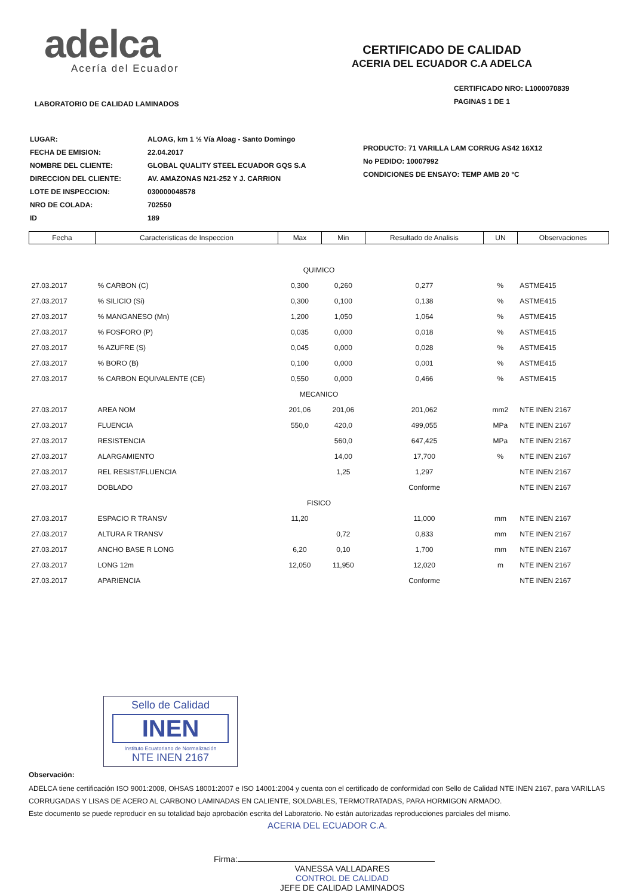adelca
Acería del Ecuador
LABORATORIO DE CALIDAD LAMINADOS
CERTIFICADO DE CALIDAD
ACERIA DEL ECUADOR C.A ADELCA
CERTIFICADO NRO: L1000070839
PAGINAS 1 DE 1
| LUGAR: | ALOAG, km 1 ½ Vía Aloag - Santo Domingo |
| FECHA DE EMISION: | 22.04.2017 |
| NOMBRE DEL CLIENTE: | GLOBAL QUALITY STEEL ECUADOR GQS S.A |
| DIRECCION DEL CLIENTE: | AV. AMAZONAS N21-252 Y J. CARRION |
| LOTE DE INSPECCION: | 030000048578 |
| NRO DE COLADA: | 702550 |
| ID | 189 |
PRODUCTO: 71 VARILLA LAM CORRUG AS42 16X12
No PEDIDO: 10007992
CONDICIONES DE ENSAYO: TEMP AMB 20 °C
| Fecha | Caracteristicas de Inspeccion | Max | Min | Resultado de Analisis | UN | Observaciones |
| --- | --- | --- | --- | --- | --- | --- |
| QUIMICO | | | | | | |
| 27.03.2017 | % CARBON (C) | 0,300 | 0,260 | 0,277 | % | ASTME415 |
| 27.03.2017 | % SILICIO (Si) | 0,300 | 0,100 | 0,138 | % | ASTME415 |
| 27.03.2017 | % MANGANESO (Mn) | 1,200 | 1,050 | 1,064 | % | ASTME415 |
| 27.03.2017 | % FOSFORO (P) | 0,035 | 0,000 | 0,018 | % | ASTME415 |
| 27.03.2017 | % AZUFRE (S) | 0,045 | 0,000 | 0,028 | % | ASTME415 |
| 27.03.2017 | % BORO (B) | 0,100 | 0,000 | 0,001 | % | ASTME415 |
| 27.03.2017 | % CARBON EQUIVALENTE (CE) | 0,550 | 0,000 | 0,466 | % | ASTME415 |
| MECANICO | | | | | | |
| 27.03.2017 | AREA NOM | 201,06 | 201,06 | 201,062 | mm2 | NTE INEN 2167 |
| 27.03.2017 | FLUENCIA | 550,0 | 420,0 | 499,055 | MPa | NTE INEN 2167 |
| 27.03.2017 | RESISTENCIA | | 560,0 | 647,425 | MPa | NTE INEN 2167 |
| 27.03.2017 | ALARGAMIENTO | | 14,00 | 17,700 | % | NTE INEN 2167 |
| 27.03.2017 | REL RESIST/FLUENCIA | | 1,25 | 1,297 | | NTE INEN 2167 |
| 27.03.2017 | DOBLADO | | | Conforme | | NTE INEN 2167 |
| FISICO | | | | | | |
| 27.03.2017 | ESPACIO R TRANSV | 11,20 | | 11,000 | mm | NTE INEN 2167 |
| 27.03.2017 | ALTURA R TRANSV | | 0,72 | 0,833 | mm | NTE INEN 2167 |
| 27.03.2017 | ANCHO BASE R LONG | 6,20 | 0,10 | 1,700 | mm | NTE INEN 2167 |
| 27.03.2017 | LONG 12m | 12,050 | 11,950 | 12,020 | m | NTE INEN 2167 |
| 27.03.2017 | APARIENCIA | | | Conforme | | NTE INEN 2167 |
Sello de Calidad
INEN
Instituto Ecuatoriano de Normalización
NTE INEN 2167
Observación:
ADELCA tiene certificación ISO 9001:2008, OHSAS 18001:2007 e ISO 14001:2004 y cuenta con el certificado de conformidad con Sello de Calidad NTE INEN 2167, para VARILLAS CORRUGADAS Y LISAS DE ACERO AL CARBONO LAMINADAS EN CALIENTE, SOLDABLES, TERMOTRATADAS, PARA HORMIGON ARMADO.
Este documento se puede reproducir en su totalidad bajo aprobación escrita del Laboratorio. No están autorizadas reproducciones parciales del mismo.
ACERIA DEL ECUADOR C.A.
Firma:
VANESSA VALLADARES
CONTROL DE CALIDAD
JEFE DE CALIDAD LAMINADOS